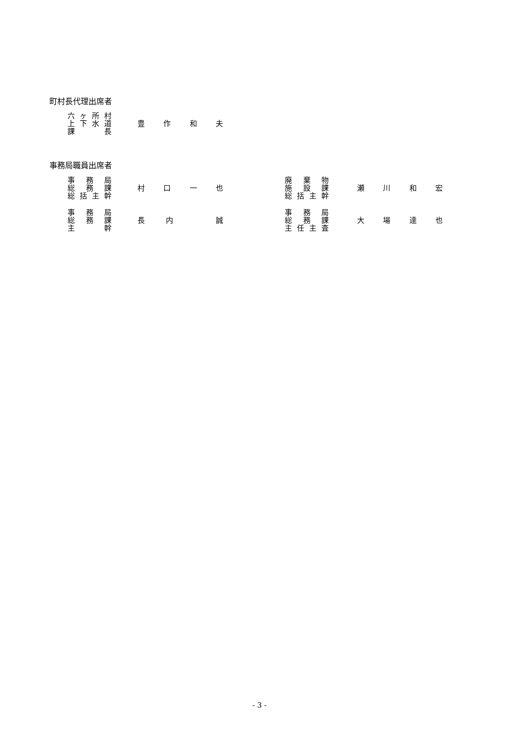町村長代理出席者
六ヶ所村
上下水道
課 長
豊作和夫
事務局職員出席者
事 務 局
総 務 課
総括主幹
村口一也
廃 棄 物
施 設 課
総括主幹
瀬川和宏
事 務 局
総 務 課
主 幹
長内 誠
事 務 局
総 務 課
主任主査
大場達也
- 3 -